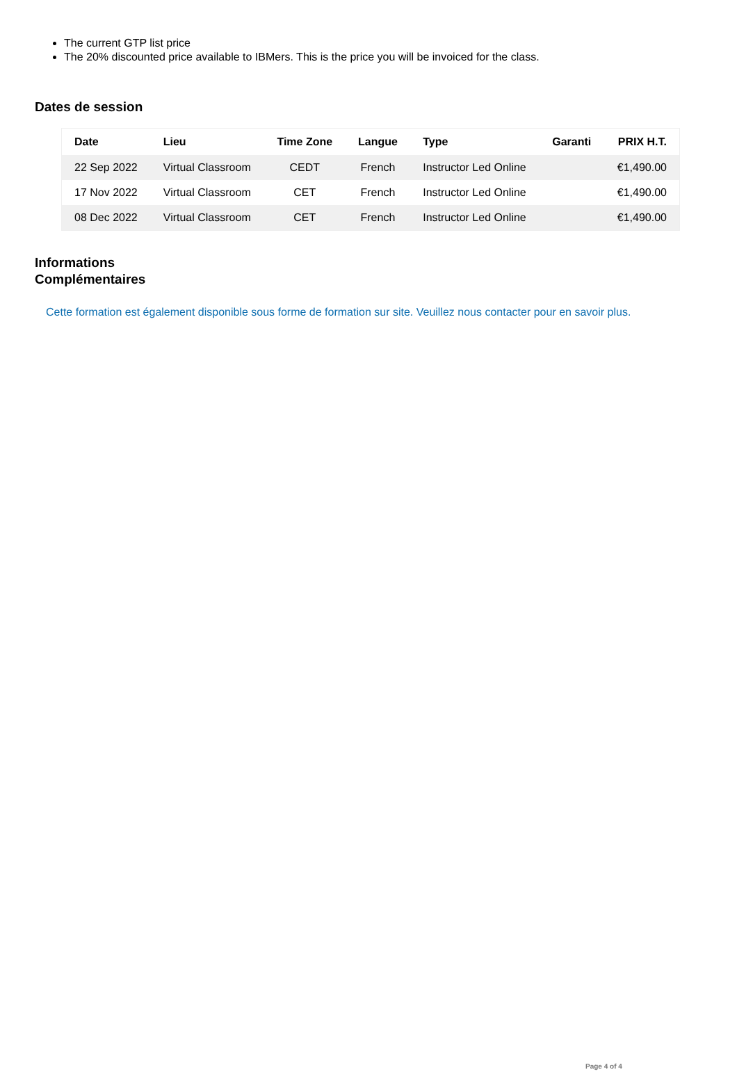The current GTP list price
The 20% discounted price available to IBMers. This is the price you will be invoiced for the class.
Dates de session
| Date | Lieu | Time Zone | Langue | Type | Garanti | PRIX H.T. |
| --- | --- | --- | --- | --- | --- | --- |
| 22 Sep 2022 | Virtual Classroom | CEDT | French | Instructor Led Online | | €1,490.00 |
| 17 Nov 2022 | Virtual Classroom | CET | French | Instructor Led Online | | €1,490.00 |
| 08 Dec 2022 | Virtual Classroom | CET | French | Instructor Led Online | | €1,490.00 |
Informations
Complémentaires
Cette formation est également disponible sous forme de formation sur site. Veuillez nous contacter pour en savoir plus.
Page 4 of 4